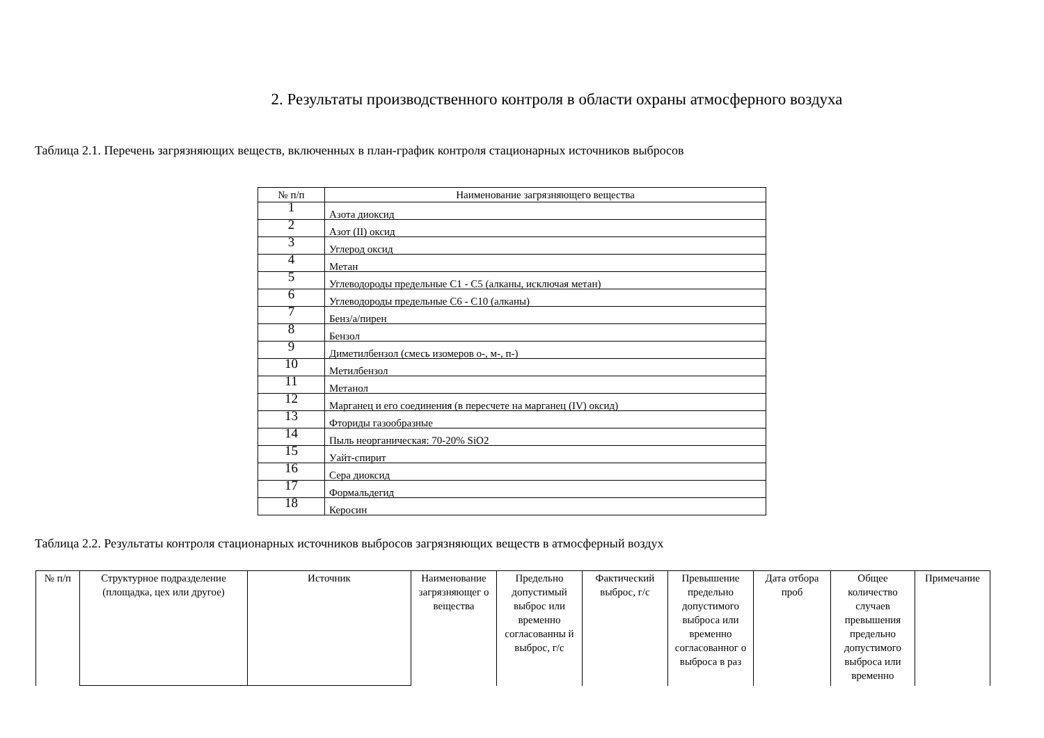2. Результаты производственного контроля в области охраны атмосферного воздуха
Таблица 2.1. Перечень загрязняющих веществ, включенных в план-график контроля стационарных источников выбросов
| № п/п | Наименование загрязняющего вещества |
| 1 | Азота диоксид |
| 2 | Азот (II) оксид |
| 3 | Углерод оксид |
| 4 | Метан |
| 5 | Углеводороды предельные С1 - С5 (алканы, исключая метан) |
| 6 | Углеводороды предельные С6 - С10 (алканы) |
| 7 | Бенз/а/пирен |
| 8 | Бензол |
| 9 | Диметилбензол (смесь изомеров о-, м-, п-) |
| 10 | Метилбензол |
| 11 | Метанол |
| 12 | Марганец и его соединения (в пересчете на марганец (IV) оксид) |
| 13 | Фториды газообразные |
| 14 | Пыль неорганическая: 70-20% SiO2 |
| 15 | Уайт-спирит |
| 16 | Сера диоксид |
| 17 | Формальдегид |
| 18 | Керосин |
Таблица 2.2. Результаты контроля стационарных источников выбросов загрязняющих веществ в атмосферный воздух
| № п/п | Структурное подразделение (площадка, цех или другое) | Источник | Наименование загрязняющег о вещества | Предельно допустимый выброс или временно согласованны й выброс, г/с | Фактический выброс, г/с | Превышение предельно допустимого выброса или временно согласованног о выброса в раз | Дата отбора проб | Общее количество случаев превышения предельно допустимого выброса или временно | Примечание |
| --- | --- | --- | --- | --- | --- | --- | --- | --- | --- |